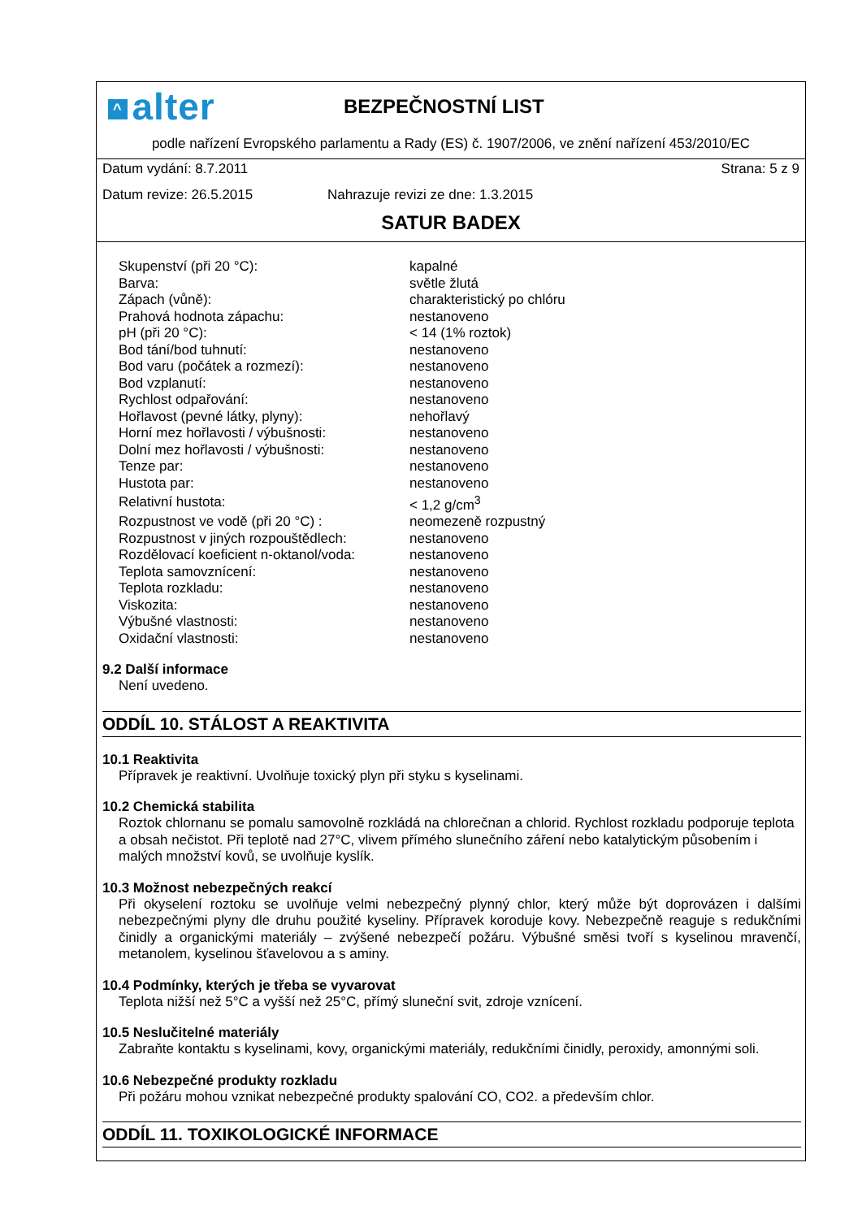^ alter
BEZPEČNOSTNÍ LIST
podle nařízení Evropského parlamentu a Rady (ES) č. 1907/2006, ve znění nařízení 453/2010/EC
Datum vydání: 8.7.2011 Strana: 5 z 9
Datum revize: 26.5.2015 Nahrazuje revizi ze dne: 1.3.2015
SATUR BADEX
| Skupenství (při 20 °C): | kapalné |
| Barva: | světle žlutá |
| Zápach (vůně): | charakteristický po chlóru |
| Prahová hodnota zápachu: | nestanoveno |
| pH (při 20 °C): | < 14 (1% roztok) |
| Bod tání/bod tuhnutí: | nestanoveno |
| Bod varu (počátek a rozmezí): | nestanoveno |
| Bod vzplanutí: | nestanoveno |
| Rychlost odpařování: | nestanoveno |
| Hořlavost (pevné látky, plyny): | nehořlavý |
| Horní mez hořlavosti / výbušnosti: | nestanoveno |
| Dolní mez hořlavosti / výbušnosti: | nestanoveno |
| Tenze par: | nestanoveno |
| Hustota par: | nestanoveno |
| Relativní hustota: | < 1,2 g/cm<sup>3</sup> |
| Rozpustnost ve vodě (při 20 °C) : | neomezeně rozpustný |
| Rozpustnost v jiných rozpouštědlech: | nestanoveno |
| Rozdělovací koeficient n-oktanol/voda: | nestanoveno |
| Teplota samovznícení: | nestanoveno |
| Teplota rozkladu: | nestanoveno |
| Viskozita: | nestanoveno |
| Výbušné vlastnosti: | nestanoveno |
| Oxidační vlastnosti: | nestanoveno |
9.2 Další informace
Není uvedeno.
ODDÍL 10. STÁLOST A REAKTIVITA
10.1 Reaktivita
Přípravek je reaktivní. Uvolňuje toxický plyn při styku s kyselinami.
10.2 Chemická stabilita
Roztok chlornanu se pomalu samovolně rozkládá na chlorečnan a chlorid. Rychlost rozkladu podporuje teplota a obsah nečistot. Při teplotě nad 27°C, vlivem přímého slunečního záření nebo katalytickým působením i malých množství kovů, se uvolňuje kyslík.
10.3 Možnost nebezpečných reakcí
Při okyselení roztoku se uvolňuje velmi nebezpečný plynný chlor, který může být doprovázen i dalšími nebezpečnými plyny dle druhu použité kyseliny. Přípravek koroduje kovy. Nebezpečně reaguje s redukčními činidly a organickými materiály – zvýšené nebezpečí požáru. Výbušné směsi tvoří s kyselinou mravenčí, metanolem, kyselinou šťavelovou a s aminy.
10.4 Podmínky, kterých je třeba se vyvarovat
Teplota nižší než 5°C a vyšší než 25°C, přímý sluneční svit, zdroje vznícení.
10.5 Neslučitelné materiály
Zabraňte kontaktu s kyselinami, kovy, organickými materiály, redukčními činidly, peroxidy, amonnými soli.
10.6 Nebezpečné produkty rozkladu
Při požáru mohou vznikat nebezpečné produkty spalování CO, CO2. a především chlor.
ODDÍL 11. TOXIKOLOGICKÉ INFORMACE